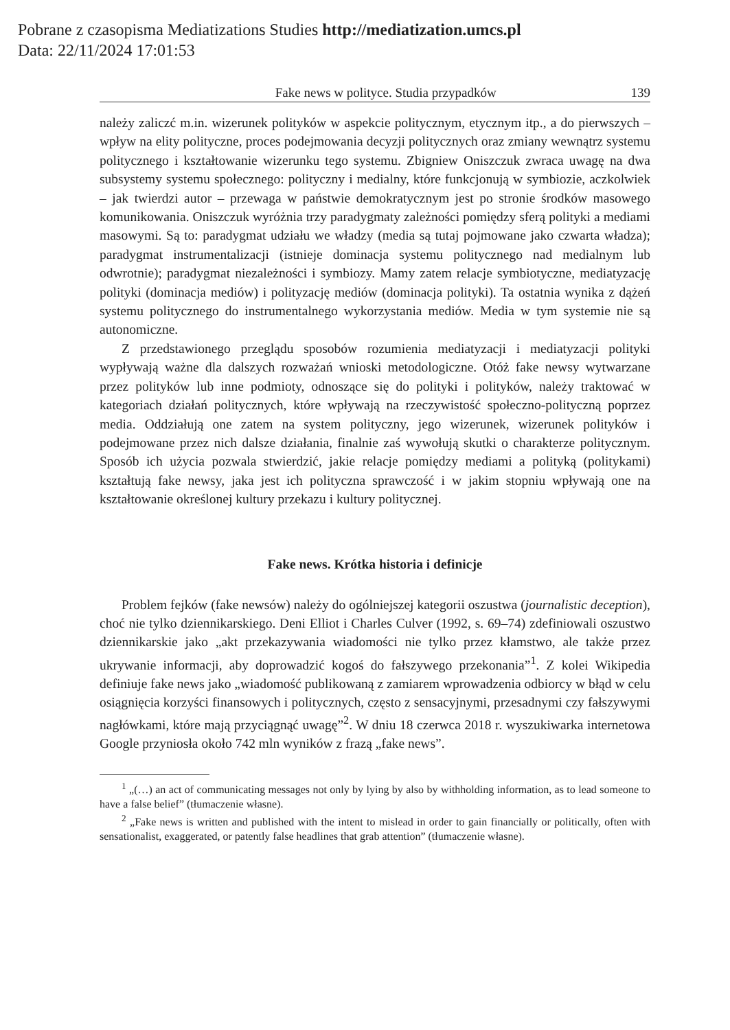Pobrane z czasopisma Mediatizations Studies http://mediatization.umcs.pl
Data: 22/11/2024 17:01:53
Fake news w polityce. Studia przypadków 139
należy zaliczć m.in. wizerunek polityków w aspekcie politycznym, etycznym itp., a do pierwszych – wpływ na elity polityczne, proces podejmowania decyzji politycznych oraz zmiany wewnątrz systemu politycznego i kształtowanie wizerunku tego systemu. Zbigniew Oniszczuk zwraca uwagę na dwa subsystemy systemu społecznego: polityczny i medialny, które funkcjonują w symbiozie, aczkolwiek – jak twierdzi autor – przewaga w państwie demokratycznym jest po stronie środków masowego komunikowania. Oniszczuk wyróżnia trzy paradygmaty zależności pomiędzy sferą polityki a mediami masowymi. Są to: paradygmat udziału we władzy (media są tutaj pojmowane jako czwarta władza); paradygmat instrumentalizacji (istnieje dominacja systemu politycznego nad medialnym lub odwrotnie); paradygmat niezależności i symbiozy. Mamy zatem relacje symbiotyczne, mediatyzację polityki (dominacja mediów) i polityzację mediów (dominacja polityki). Ta ostatnia wynika z dążeń systemu politycznego do instrumentalnego wykorzystania mediów. Media w tym systemie nie są autonomiczne.
Z przedstawionego przeglądu sposobów rozumienia mediatyzacji i mediatyzacji polityki wypływają ważne dla dalszych rozważań wnioski metodologiczne. Otóż fake newsy wytwarzane przez polityków lub inne podmioty, odnoszące się do polityki i polityków, należy traktować w kategoriach działań politycznych, które wpływają na rzeczywistość społeczno-polityczną poprzez media. Oddziałują one zatem na system polityczny, jego wizerunek, wizerunek polityków i podejmowane przez nich dalsze działania, finalnie zaś wywołują skutki o charakterze politycznym. Sposób ich użycia pozwala stwierdzić, jakie relacje pomiędzy mediami a polityką (politykami) kształtują fake newsy, jaka jest ich polityczna sprawczość i w jakim stopniu wpływają one na kształtowanie określonej kultury przekazu i kultury politycznej.
Fake news. Krótka historia i definicje
Problem fejków (fake newsów) należy do ogólniejszej kategorii oszustwa (journalistic deception), choć nie tylko dziennikarskiego. Deni Elliot i Charles Culver (1992, s. 69–74) zdefiniowali oszustwo dziennikarskie jako „akt przekazywania wiadomości nie tylko przez kłamstwo, ale także przez ukrywanie informacji, aby doprowadzić kogoś do fałszywego przekonania”<sup>1</sup>. Z kolei Wikipedia definiuje fake news jako „wiadomość publikowaną z zamiarem wprowadzenia odbiorcy w błąd w celu osiągnięcia korzyści finansowych i politycznych, często z sensacyjnymi, przesadnymi czy fałszywymi nagłówkami, które mają przyciągnąć uwagę”<sup>2</sup>. W dniu 18 czerwca 2018 r. wyszukiwarka internetowa Google przyniosła około 742 mln wyników z frazą „fake news”.
<sup>1</sup> „(…) an act of communicating messages not only by lying by also by withholding information, as to lead someone to have a false belief” (tłumaczenie własne).
<sup>2</sup> „Fake news is written and published with the intent to mislead in order to gain financially or politically, often with sensationalist, exaggerated, or patently false headlines that grab attention” (tłumaczenie własne).